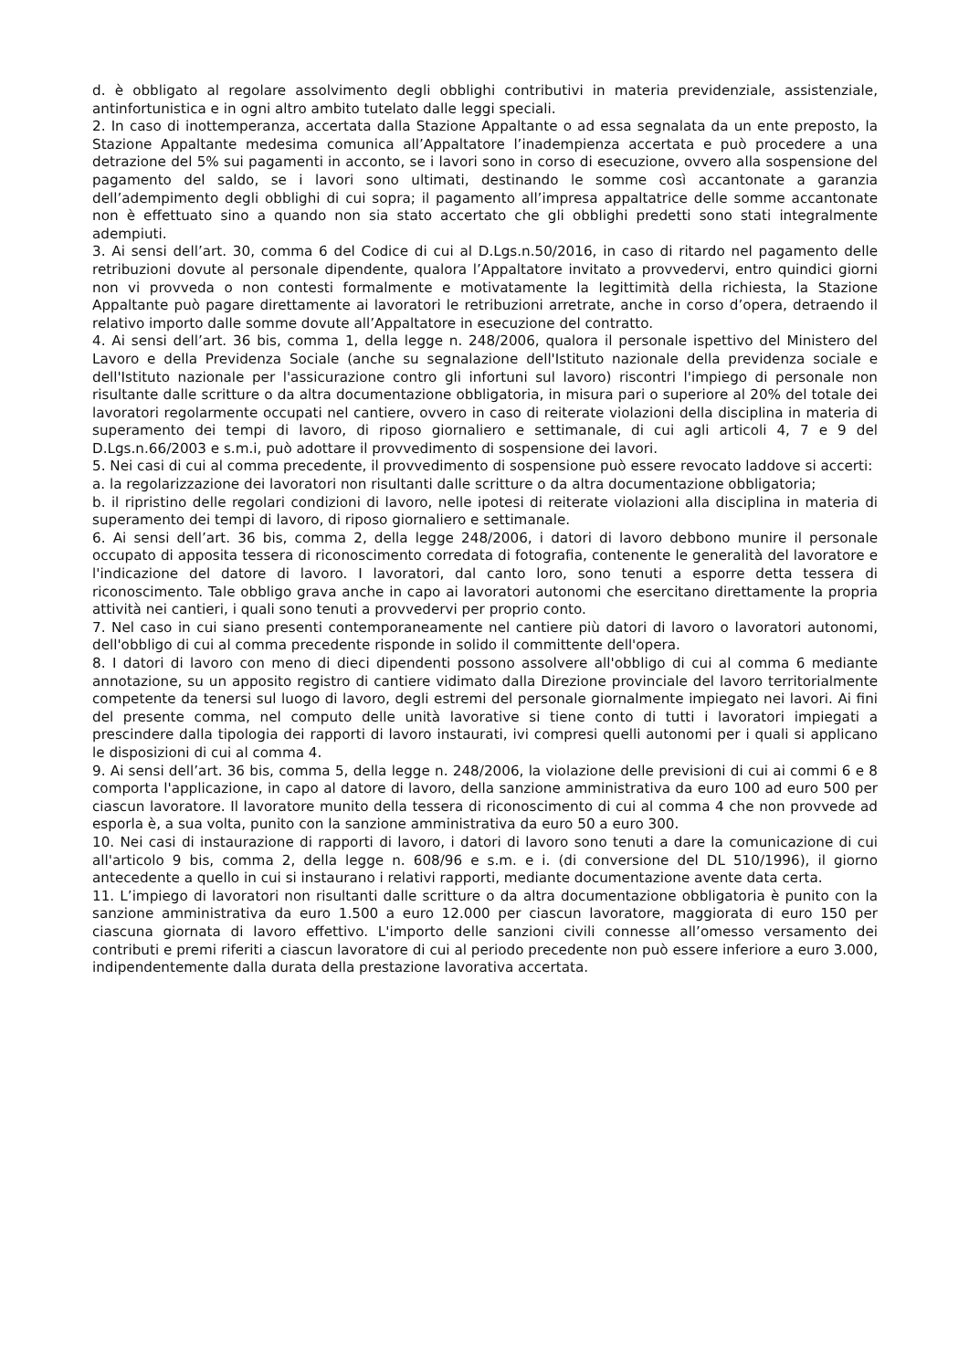d. è obbligato al regolare assolvimento degli obblighi contributivi in materia previdenziale, assistenziale, antinfortunistica e in ogni altro ambito tutelato dalle leggi speciali.
2. In caso di inottemperanza, accertata dalla Stazione Appaltante o ad essa segnalata da un ente preposto, la Stazione Appaltante medesima comunica all’Appaltatore l’inadempienza accertata e può procedere a una detrazione del 5% sui pagamenti in acconto, se i lavori sono in corso di esecuzione, ovvero alla sospensione del pagamento del saldo, se i lavori sono ultimati, destinando le somme così accantonate a garanzia dell’adempimento degli obblighi di cui sopra; il pagamento all’impresa appaltatrice delle somme accantonate non è effettuato sino a quando non sia stato accertato che gli obblighi predetti sono stati integralmente adempiuti.
3. Ai sensi dell’art. 30, comma 6 del Codice di cui al D.Lgs.n.50/2016, in caso di ritardo nel pagamento delle retribuzioni dovute al personale dipendente, qualora l’Appaltatore invitato a provvedervi, entro quindici giorni non vi provveda o non contesti formalmente e motivatamente la legittimità della richiesta, la Stazione Appaltante può pagare direttamente ai lavoratori le retribuzioni arretrate, anche in corso d’opera, detraendo il relativo importo dalle somme dovute all’Appaltatore in esecuzione del contratto.
4. Ai sensi dell’art. 36 bis, comma 1, della legge n. 248/2006, qualora il personale ispettivo del Ministero del Lavoro e della Previdenza Sociale (anche su segnalazione dell'Istituto nazionale della previdenza sociale e dell'Istituto nazionale per l'assicurazione contro gli infortuni sul lavoro) riscontri l'impiego di personale non risultante dalle scritture o da altra documentazione obbligatoria, in misura pari o superiore al 20% del totale dei lavoratori regolarmente occupati nel cantiere, ovvero in caso di reiterate violazioni della disciplina in materia di superamento dei tempi di lavoro, di riposo giornaliero e settimanale, di cui agli articoli 4, 7 e 9 del D.Lgs.n.66/2003 e s.m.i, può adottare il provvedimento di sospensione dei lavori.
5. Nei casi di cui al comma precedente, il provvedimento di sospensione può essere revocato laddove si accerti:
a. la regolarizzazione dei lavoratori non risultanti dalle scritture o da altra documentazione obbligatoria;
b. il ripristino delle regolari condizioni di lavoro, nelle ipotesi di reiterate violazioni alla disciplina in materia di superamento dei tempi di lavoro, di riposo giornaliero e settimanale.
6. Ai sensi dell’art. 36 bis, comma 2, della legge 248/2006, i datori di lavoro debbono munire il personale occupato di apposita tessera di riconoscimento corredata di fotografia, contenente le generalità del lavoratore e l'indicazione del datore di lavoro. I lavoratori, dal canto loro, sono tenuti a esporre detta tessera di riconoscimento. Tale obbligo grava anche in capo ai lavoratori autonomi che esercitano direttamente la propria attività nei cantieri, i quali sono tenuti a provvedervi per proprio conto.
7. Nel caso in cui siano presenti contemporaneamente nel cantiere più datori di lavoro o lavoratori autonomi, dell'obbligo di cui al comma precedente risponde in solido il committente dell'opera.
8. I datori di lavoro con meno di dieci dipendenti possono assolvere all'obbligo di cui al comma 6 mediante annotazione, su un apposito registro di cantiere vidimato dalla Direzione provinciale del lavoro territorialmente competente da tenersi sul luogo di lavoro, degli estremi del personale giornalmente impiegato nei lavori. Ai fini del presente comma, nel computo delle unità lavorative si tiene conto di tutti i lavoratori impiegati a prescindere dalla tipologia dei rapporti di lavoro instaurati, ivi compresi quelli autonomi per i quali si applicano le disposizioni di cui al comma 4.
9. Ai sensi dell’art. 36 bis, comma 5, della legge n. 248/2006, la violazione delle previsioni di cui ai commi 6 e 8 comporta l'applicazione, in capo al datore di lavoro, della sanzione amministrativa da euro 100 ad euro 500 per ciascun lavoratore. Il lavoratore munito della tessera di riconoscimento di cui al comma 4 che non provvede ad esporla è, a sua volta, punito con la sanzione amministrativa da euro 50 a euro 300.
10. Nei casi di instaurazione di rapporti di lavoro, i datori di lavoro sono tenuti a dare la comunicazione di cui all'articolo 9 bis, comma 2, della legge n. 608/96 e s.m. e i. (di conversione del DL 510/1996), il giorno antecedente a quello in cui si instaurano i relativi rapporti, mediante documentazione avente data certa.
11. L’impiego di lavoratori non risultanti dalle scritture o da altra documentazione obbligatoria è punito con la sanzione amministrativa da euro 1.500 a euro 12.000 per ciascun lavoratore, maggiorata di euro 150 per ciascuna giornata di lavoro effettivo. L'importo delle sanzioni civili connesse all’omesso versamento dei contributi e premi riferiti a ciascun lavoratore di cui al periodo precedente non può essere inferiore a euro 3.000, indipendentemente dalla durata della prestazione lavorativa accertata.